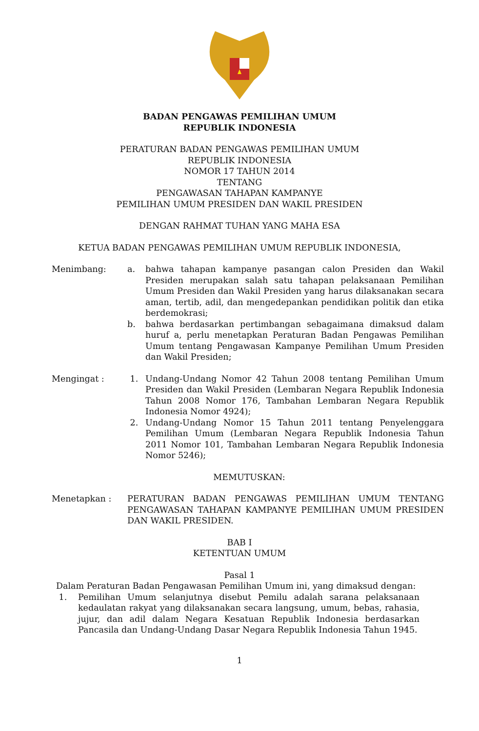BADAN PENGAWAS PEMILIHAN UMUM
REPUBLIK INDONESIA
PERATURAN BADAN PENGAWAS PEMILIHAN UMUM
REPUBLIK INDONESIA
NOMOR 17 TAHUN 2014
TENTANG
PENGAWASAN TAHAPAN KAMPANYE
PEMILIHAN UMUM PRESIDEN DAN WAKIL PRESIDEN
DENGAN RAHMAT TUHAN YANG MAHA ESA
KETUA BADAN PENGAWAS PEMILIHAN UMUM REPUBLIK INDONESIA,
Menimbang: a. bahwa tahapan kampanye pasangan calon Presiden dan Wakil Presiden merupakan salah satu tahapan pelaksanaan Pemilihan Umum Presiden dan Wakil Presiden yang harus dilaksanakan secara aman, tertib, adil, dan mengedepankan pendidikan politik dan etika berdemokrasi;
b. bahwa berdasarkan pertimbangan sebagaimana dimaksud dalam huruf a, perlu menetapkan Peraturan Badan Pengawas Pemilihan Umum tentang Pengawasan Kampanye Pemilihan Umum Presiden dan Wakil Presiden;
Mengingat : 1. Undang-Undang Nomor 42 Tahun 2008 tentang Pemilihan Umum Presiden dan Wakil Presiden (Lembaran Negara Republik Indonesia Tahun 2008 Nomor 176, Tambahan Lembaran Negara Republik Indonesia Nomor 4924);
2. Undang-Undang Nomor 15 Tahun 2011 tentang Penyelenggara Pemilihan Umum (Lembaran Negara Republik Indonesia Tahun 2011 Nomor 101, Tambahan Lembaran Negara Republik Indonesia Nomor 5246);
MEMUTUSKAN:
Menetapkan : PERATURAN BADAN PENGAWAS PEMILIHAN UMUM TENTANG PENGAWASAN TAHAPAN KAMPANYE PEMILIHAN UMUM PRESIDEN DAN WAKIL PRESIDEN.
BAB I
KETENTUAN UMUM
Pasal 1
Dalam Peraturan Badan Pengawasan Pemilihan Umum ini, yang dimaksud dengan:
1. Pemilihan Umum selanjutnya disebut Pemilu adalah sarana pelaksanaan kedaulatan rakyat yang dilaksanakan secara langsung, umum, bebas, rahasia, jujur, dan adil dalam Negara Kesatuan Republik Indonesia berdasarkan Pancasila dan Undang-Undang Dasar Negara Republik Indonesia Tahun 1945.
1